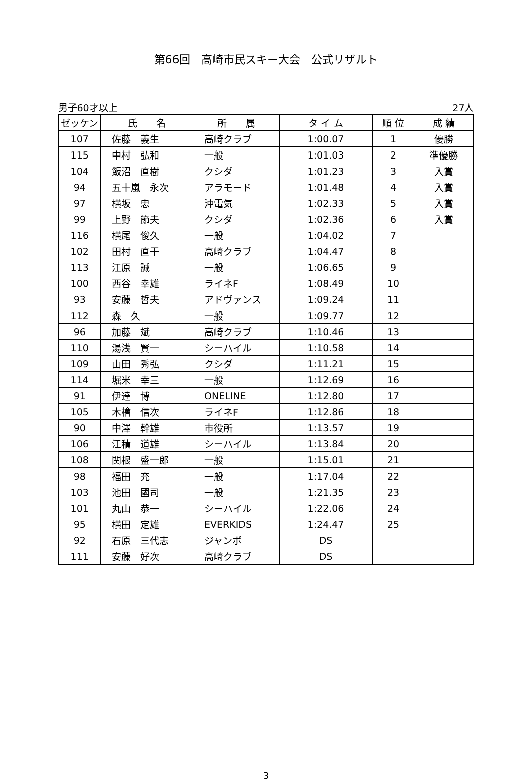第66回　高崎市民スキー大会　公式リザルト
男子60才以上 27人
| ゼッケン | 氏 名 | 所 属 | タ イ ム | 順 位 | 成 績 |
| --- | --- | --- | --- | --- | --- |
| 107 | 佐藤 義生 | 高崎クラブ | 1:00.07 | 1 | 優勝 |
| 115 | 中村 弘和 | 一般 | 1:01.03 | 2 | 準優勝 |
| 104 | 飯沼 直樹 | クシダ | 1:01.23 | 3 | 入賞 |
| 94 | 五十嵐 永次 | アラモード | 1:01.48 | 4 | 入賞 |
| 97 | 横坂 忠 | 沖電気 | 1:02.33 | 5 | 入賞 |
| 99 | 上野 節夫 | クシダ | 1:02.36 | 6 | 入賞 |
| 116 | 横尾 俊久 | 一般 | 1:04.02 | 7 | |
| 102 | 田村 直干 | 高崎クラブ | 1:04.47 | 8 | |
| 113 | 江原 誠 | 一般 | 1:06.65 | 9 | |
| 100 | 西谷 幸雄 | ライネF | 1:08.49 | 10 | |
| 93 | 安藤 哲夫 | アドヴァンス | 1:09.24 | 11 | |
| 112 | 森 久 | 一般 | 1:09.77 | 12 | |
| 96 | 加藤 斌 | 高崎クラブ | 1:10.46 | 13 | |
| 110 | 湯浅 賢一 | シーハイル | 1:10.58 | 14 | |
| 109 | 山田 秀弘 | クシダ | 1:11.21 | 15 | |
| 114 | 堀米 幸三 | 一般 | 1:12.69 | 16 | |
| 91 | 伊達 博 | ONELINE | 1:12.80 | 17 | |
| 105 | 木檜 信次 | ライネF | 1:12.86 | 18 | |
| 90 | 中澤 幹雄 | 市役所 | 1:13.57 | 19 | |
| 106 | 江積 道雄 | シーハイル | 1:13.84 | 20 | |
| 108 | 関根 盛一郎 | 一般 | 1:15.01 | 21 | |
| 98 | 福田 充 | 一般 | 1:17.04 | 22 | |
| 103 | 池田 國司 | 一般 | 1:21.35 | 23 | |
| 101 | 丸山 恭一 | シーハイル | 1:22.06 | 24 | |
| 95 | 横田 定雄 | EVERKIDS | 1:24.47 | 25 | |
| 92 | 石原 三代志 | ジャンボ | DS | | |
| 111 | 安藤 好次 | 高崎クラブ | DS | | |
3